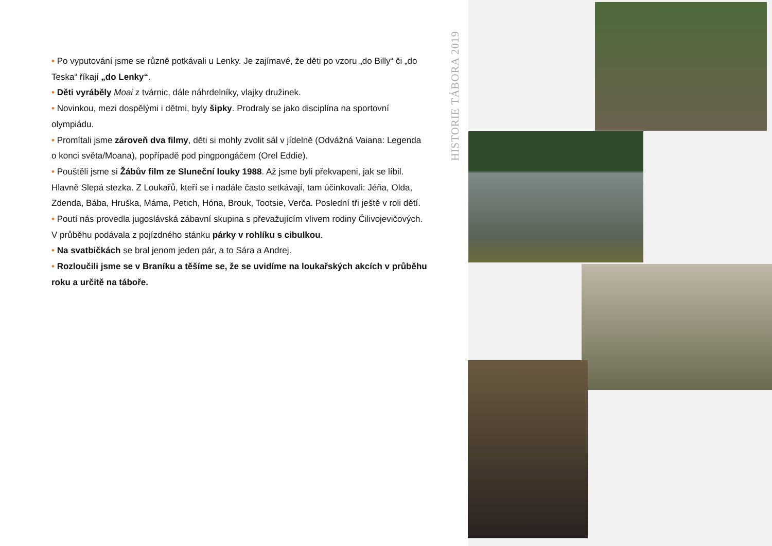• Po vyputování jsme se různě potkávali u Lenky. Je zajímavé, že děti po vzoru „do Billy“ či „do Teska“ říkají „do Lenky“.
• Děti vyráběly Moai z tvárnic, dále náhrdelníky, vlajky družinek.
• Novinkou, mezi dospělými i dětmi, byly šipky. Prodraly se jako disciplína na sportovní olympiádu.
• Promítali jsme zároveň dva filmy, děti si mohly zvolit sál v jídelně (Odvážná Vaiana: Legenda o konci světa/Moana), popřípadě pod pingpongáčem (Orel Eddie).
• Pouštěli jsme si Žábův film ze Sluneční louky 1988. Až jsme byli překvapeni, jak se líbil. Hlavně Slepá stezka. Z Loukařů, kteří se i nadále často setkávají, tam účinkovali: Jéňa, Olda, Zdenda, Bába, Hruška, Máma, Petich, Hóna, Brouk, Tootsie, Verča. Poslední tři ještě v roli dětí.
• Poutí nás provedla jugoslávská zábavní skupina s převažujícím vlivem rodiny Čilivojevičových. V průběhu podávala z pojízdného stánku párky v rohlíku s cibulkou.
• Na svatbičkách se bral jenom jeden pár, a to Sára a Andrej.
• Rozloučili jsme se v Braníku a těšíme se, že se uvidíme na loukařských akcích v průběhu roku a určitě na táboře.
HISTORIE TÁBORA 2019